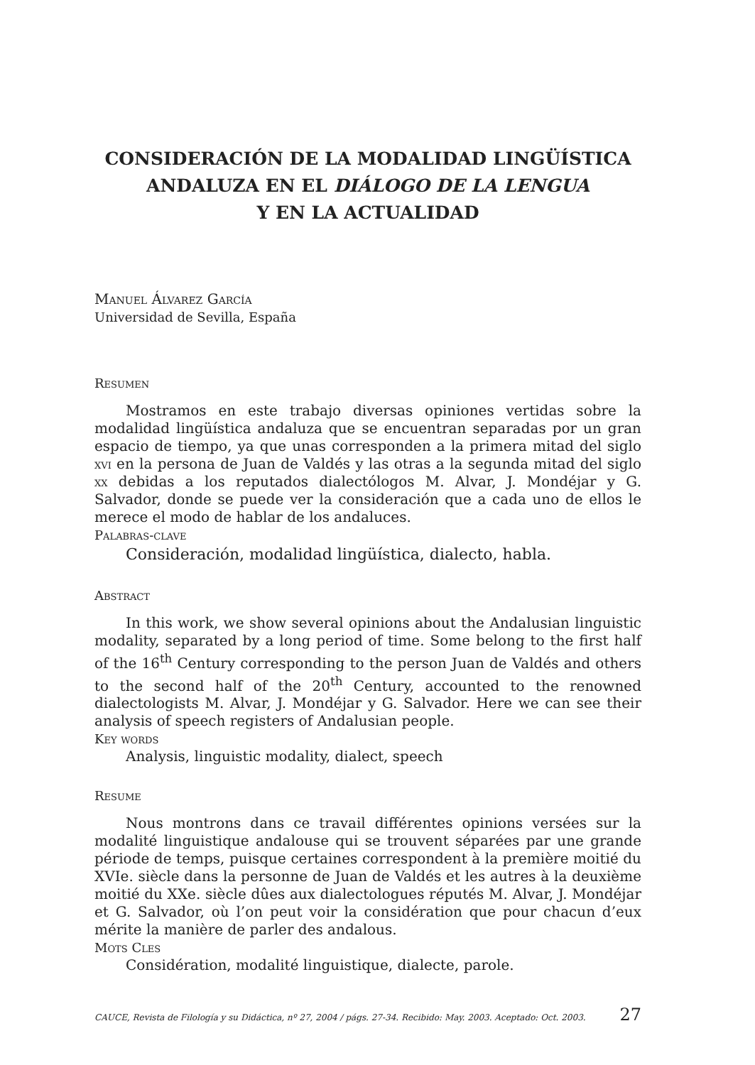CONSIDERACIÓN DE LA MODALIDAD LINGÜÍSTICA
ANDALUZA EN EL DIÁLOGO DE LA LENGUA
Y EN LA ACTUALIDAD
Manuel Álvarez García
Universidad de Sevilla, España
Resumen
Mostramos en este trabajo diversas opiniones vertidas sobre la modalidad lingüística andaluza que se encuentran separadas por un gran espacio de tiempo, ya que unas corresponden a la primera mitad del siglo xvi en la persona de Juan de Valdés y las otras a la segunda mitad del siglo xx debidas a los reputados dialectólogos M. Alvar, J. Mondéjar y G. Salvador, donde se puede ver la consideración que a cada uno de ellos le merece el modo de hablar de los andaluces.
Palabras-clave
Consideración, modalidad lingüística, dialecto, habla.
Abstract
In this work, we show several opinions about the Andalusian linguistic modality, separated by a long period of time. Some belong to the first half of the 16<sup>th</sup> Century corresponding to the person Juan de Valdés and others to the second half of the 20<sup>th</sup> Century, accounted to the renowned dialectologists M. Alvar, J. Mondéjar y G. Salvador. Here we can see their analysis of speech registers of Andalusian people.
Key words
Analysis, linguistic modality, dialect, speech
Resume
Nous montrons dans ce travail différentes opinions versées sur la modalité linguistique andalouse qui se trouvent séparées par une grande période de temps, puisque certaines correspondent à la première moitié du XVIe. siècle dans la personne de Juan de Valdés et les autres à la deuxième moitié du XXe. siècle dûes aux dialectologues réputés M. Alvar, J. Mondéjar et G. Salvador, où l’on peut voir la considération que pour chacun d’eux mérite la manière de parler des andalous.
Mots Cles
Considération, modalité linguistique, dialecte, parole.
CAUCE, Revista de Filología y su Didáctica, nº 27, 2004 / págs. 27-34. Recibido: May. 2003. Aceptado: Oct. 2003. 27